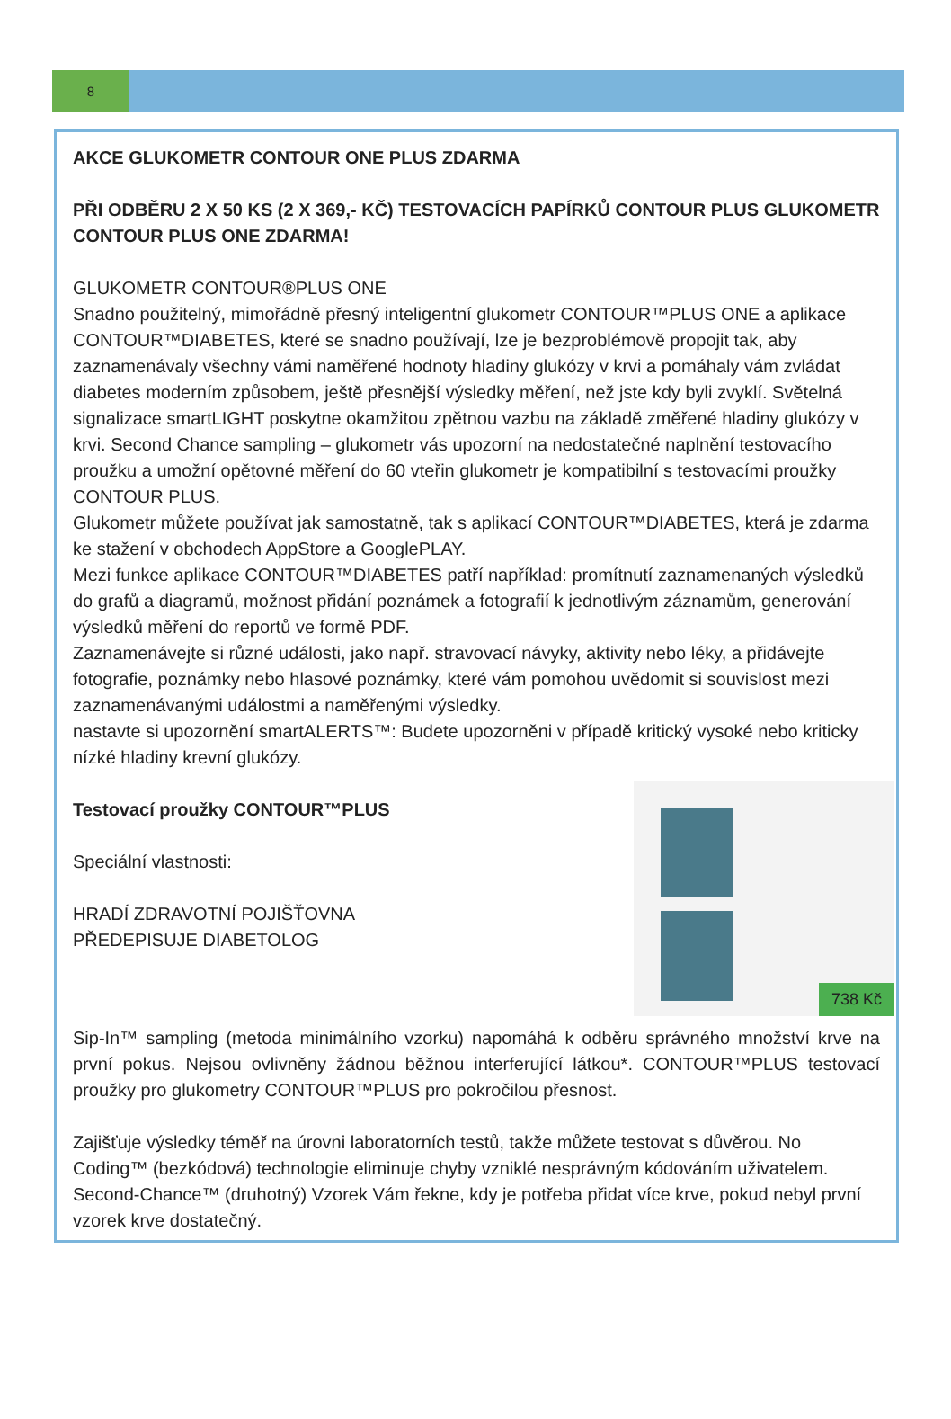8
AKCE GLUKOMETR CONTOUR ONE PLUS ZDARMA
PŘI ODBĚRU 2 X 50 KS (2 X 369,- KČ) TESTOVACÍCH PAPÍRKŮ CONTOUR PLUS GLUKOMETR CONTOUR PLUS ONE ZDARMA!
GLUKOMETR CONTOUR®PLUS ONE
Snadno použitelný, mimořádně přesný inteligentní glukometr CONTOUR™PLUS ONE a aplikace CONTOUR™DIABETES, které se snadno používají, lze je bezproblémově propojit tak, aby zaznamenávaly všechny vámi naměřené hodnoty hladiny glukózy v krvi a pomáhaly vám zvládat diabetes moderním způsobem, ještě přesnější výsledky měření, než jste kdy byli zvyklí. Světelná signalizace smartLIGHT poskytne okamžitou zpětnou vazbu na základě změřené hladiny glukózy v krvi. Second Chance sampling – glukometr vás upozorní na nedostatečné naplnění testovacího proužku a umožní opětovné měření do 60 vteřin glukometr je kompatibilní s testovacími proužky CONTOUR PLUS.
Glukometr můžete používat jak samostatně, tak s aplikací CONTOUR™DIABETES, která je zdarma ke stažení v obchodech AppStore a GooglePLAY.
Mezi funkce aplikace CONTOUR™DIABETES patří například: promítnutí zaznamenaných výsledků do grafů a diagramů, možnost přidání poznámek a fotografií k jednotlivým záznamům, generování výsledků měření do reportů ve formě PDF.
Zaznamenávejte si různé události, jako např. stravovací návyky, aktivity nebo léky, a přidávejte fotografie, poznámky nebo hlasové poznámky, které vám pomohou uvědomit si souvislost mezi zaznamenávanými událostmi a naměřenými výsledky.
nastavte si upozornění smartALERTS™: Budete upozorněni v případě kritický vysoké nebo kriticky nízké hladiny krevní glukózy.
738 Kč
Testovací proužky CONTOUR™PLUS
Speciální vlastnosti:
HRADÍ ZDRAVOTNÍ POJIŠŤOVNA
PŘEDEPISUJE DIABETOLOG
Sip-In™ sampling (metoda minimálního vzorku) napomáhá k odběru správného množství krve na první pokus. Nejsou ovlivněny žádnou běžnou interferující látkou*. CONTOUR™PLUS testovací proužky pro glukometry CONTOUR™PLUS pro pokročilou přesnost.
Zajišťuje výsledky téměř na úrovni laboratorních testů, takže můžete testovat s důvěrou. No Coding™ (bezkódová) technologie eliminuje chyby vzniklé nesprávným kódováním uživatelem. Second-Chance™ (druhotný) Vzorek Vám řekne, kdy je potřeba přidat více krve, pokud nebyl první vzorek krve dostatečný.